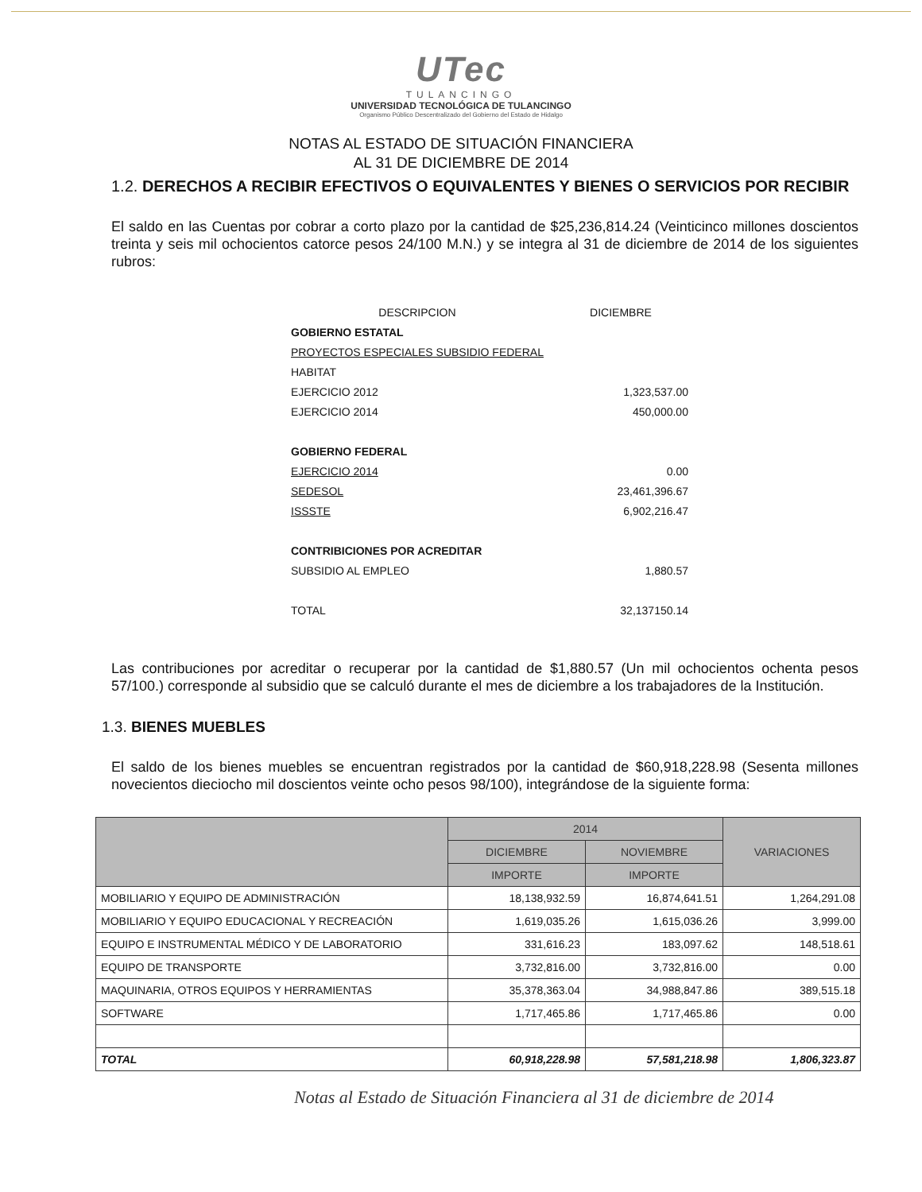UTec
TULANCINGO
UNIVERSIDAD TECNOLÓGICA DE TULANCINGO
Organismo Público Descentralizado del Gobierno del Estado de Hidalgo
NOTAS AL ESTADO DE SITUACIÓN FINANCIERA
AL 31 DE DICIEMBRE DE 2014
1.2. DERECHOS A RECIBIR EFECTIVOS O EQUIVALENTES Y BIENES O SERVICIOS POR RECIBIR
El saldo en las Cuentas por cobrar a corto plazo por la cantidad de $25,236,814.24 (Veinticinco millones doscientos treinta y seis mil ochocientos catorce pesos 24/100 M.N.) y se integra al 31 de diciembre de 2014 de los siguientes rubros:
| DESCRIPCION | DICIEMBRE |
| GOBIERNO ESTATAL | |
| PROYECTOS ESPECIALES SUBSIDIO FEDERAL | |
| HABITAT | |
| EJERCICIO 2012 | 1,323,537.00 |
| EJERCICIO 2014 | 450,000.00 |
| GOBIERNO FEDERAL | |
| EJERCICIO 2014 | 0.00 |
| SEDESOL | 23,461,396.67 |
| ISSSTE | 6,902,216.47 |
| CONTRIBICIONES POR ACREDITAR | |
| SUBSIDIO AL EMPLEO | 1,880.57 |
| TOTAL | 32,137150.14 |
Las contribuciones por acreditar o recuperar por la cantidad de $1,880.57 (Un mil ochocientos ochenta pesos 57/100.) corresponde al subsidio que se calculó durante el mes de diciembre a los trabajadores de la Institución.
1.3. BIENES MUEBLES
El saldo de los bienes muebles se encuentran registrados por la cantidad de $60,918,228.98 (Sesenta millones novecientos dieciocho mil doscientos veinte ocho pesos 98/100), integrándose de la siguiente forma:
| | 2014 | | VARIACIONES |
| --- | --- | --- | --- |
| | DICIEMBRE | NOVIEMBRE | |
| | IMPORTE | IMPORTE | |
| MOBILIARIO Y EQUIPO DE ADMINISTRACIÓN | 18,138,932.59 | 16,874,641.51 | 1,264,291.08 |
| MOBILIARIO Y EQUIPO EDUCACIONAL Y RECREACIÓN | 1,619,035.26 | 1,615,036.26 | 3,999.00 |
| EQUIPO E INSTRUMENTAL MÉDICO Y DE LABORATORIO | 331,616.23 | 183,097.62 | 148,518.61 |
| EQUIPO DE TRANSPORTE | 3,732,816.00 | 3,732,816.00 | 0.00 |
| MAQUINARIA, OTROS EQUIPOS Y HERRAMIENTAS | 35,378,363.04 | 34,988,847.86 | 389,515.18 |
| SOFTWARE | 1,717,465.86 | 1,717,465.86 | 0.00 |
| TOTAL | 60,918,228.98 | 57,581,218.98 | 1,806,323.87 |
Notas al Estado de Situación Financiera al 31 de diciembre de 2014